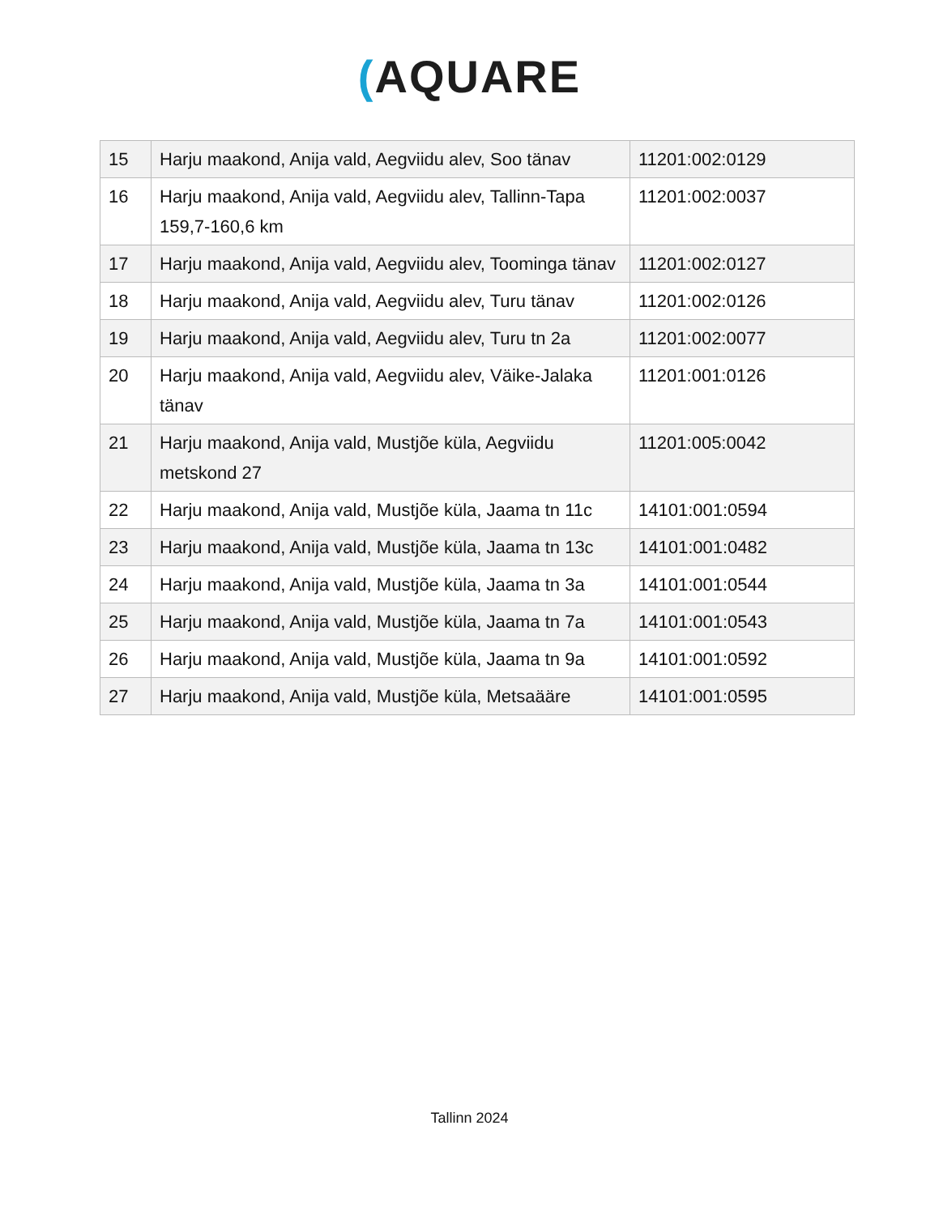(AQUARE
| 15 | Harju maakond, Anija vald, Aegviidu alev, Soo tänav | 11201:002:0129 |
| 16 | Harju maakond, Anija vald, Aegviidu alev, Tallinn-Tapa 159,7-160,6 km | 11201:002:0037 |
| 17 | Harju maakond, Anija vald, Aegviidu alev, Toominga tänav | 11201:002:0127 |
| 18 | Harju maakond, Anija vald, Aegviidu alev, Turu tänav | 11201:002:0126 |
| 19 | Harju maakond, Anija vald, Aegviidu alev, Turu tn 2a | 11201:002:0077 |
| 20 | Harju maakond, Anija vald, Aegviidu alev, Väike-Jalaka tänav | 11201:001:0126 |
| 21 | Harju maakond, Anija vald, Mustjõe küla, Aegviidu metskond 27 | 11201:005:0042 |
| 22 | Harju maakond, Anija vald, Mustjõe küla, Jaama tn 11c | 14101:001:0594 |
| 23 | Harju maakond, Anija vald, Mustjõe küla, Jaama tn 13c | 14101:001:0482 |
| 24 | Harju maakond, Anija vald, Mustjõe küla, Jaama tn 3a | 14101:001:0544 |
| 25 | Harju maakond, Anija vald, Mustjõe küla, Jaama tn 7a | 14101:001:0543 |
| 26 | Harju maakond, Anija vald, Mustjõe küla, Jaama tn 9a | 14101:001:0592 |
| 27 | Harju maakond, Anija vald, Mustjõe küla, Metsaääre | 14101:001:0595 |
Tallinn 2024